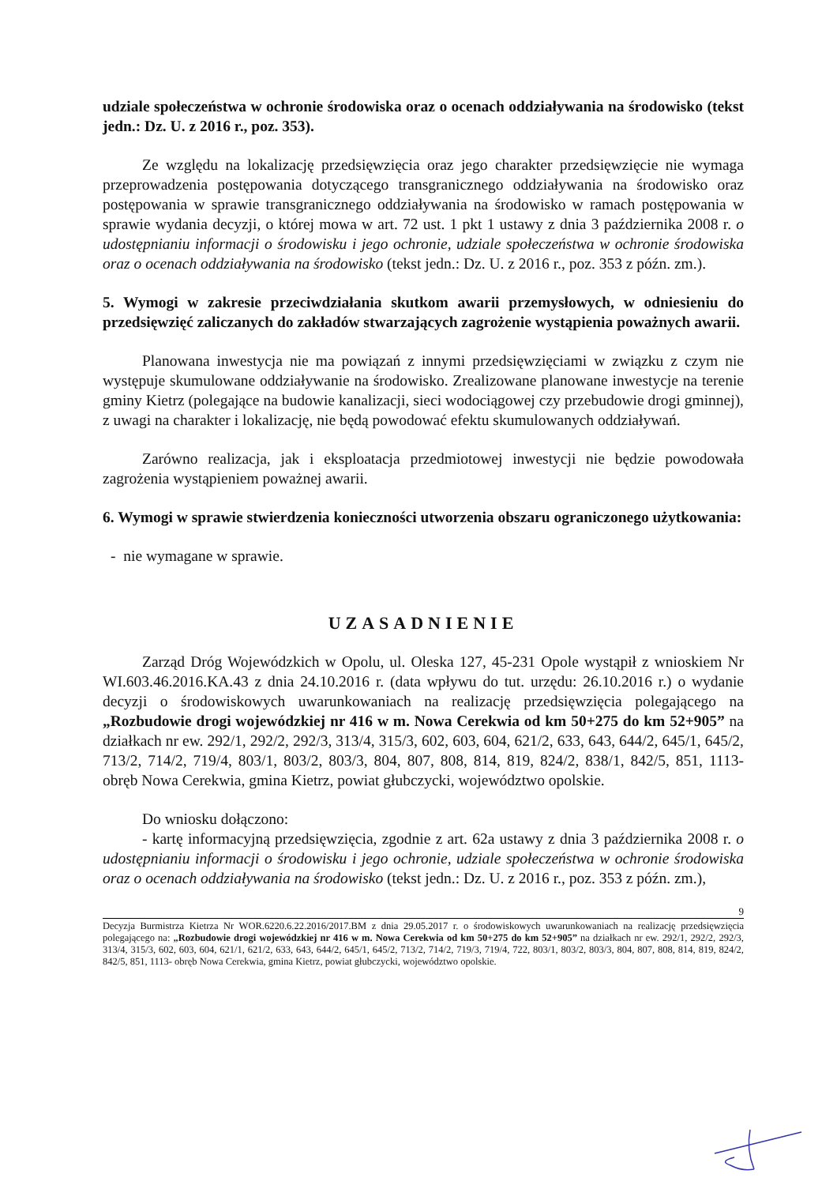udziale społeczeństwa w ochronie środowiska oraz o ocenach oddziaływania na środowisko (tekst jedn.: Dz. U. z 2016 r., poz. 353).
Ze względu na lokalizację przedsięwzięcia oraz jego charakter przedsięwzięcie nie wymaga przeprowadzenia postępowania dotyczącego transgranicznego oddziaływania na środowisko oraz postępowania w sprawie transgranicznego oddziaływania na środowisko w ramach postępowania w sprawie wydania decyzji, o której mowa w art. 72 ust. 1 pkt 1 ustawy z dnia 3 października 2008 r. o udostępnianiu informacji o środowisku i jego ochronie, udziale społeczeństwa w ochronie środowiska oraz o ocenach oddziaływania na środowisko (tekst jedn.: Dz. U. z 2016 r., poz. 353 z późn. zm.).
5. Wymogi w zakresie przeciwdziałania skutkom awarii przemysłowych, w odniesieniu do przedsięwzięć zaliczanych do zakładów stwarzających zagrożenie wystąpienia poważnych awarii.
Planowana inwestycja nie ma powiązań z innymi przedsięwzięciami w związku z czym nie występuje skumulowane oddziaływanie na środowisko. Zrealizowane planowane inwestycje na terenie gminy Kietrz (polegające na budowie kanalizacji, sieci wodociągowej czy przebudowie drogi gminnej), z uwagi na charakter i lokalizację, nie będą powodować efektu skumulowanych oddziaływań.
Zarówno realizacja, jak i eksploatacja przedmiotowej inwestycji nie będzie powodowała zagrożenia wystąpieniem poważnej awarii.
6. Wymogi w sprawie stwierdzenia konieczności utworzenia obszaru ograniczonego użytkowania:
- nie wymagane w sprawie.
UZASADNIENIE
Zarząd Dróg Wojewódzkich w Opolu, ul. Oleska 127, 45-231 Opole wystąpił z wnioskiem Nr WI.603.46.2016.KA.43 z dnia 24.10.2016 r. (data wpływu do tut. urzędu: 26.10.2016 r.) o wydanie decyzji o środowiskowych uwarunkowaniach na realizację przedsięwzięcia polegającego na „Rozbudowie drogi wojewódzkiej nr 416 w m. Nowa Cerekwia od km 50+275 do km 52+905” na działkach nr ew. 292/1, 292/2, 292/3, 313/4, 315/3, 602, 603, 604, 621/2, 633, 643, 644/2, 645/1, 645/2, 713/2, 714/2, 719/4, 803/1, 803/2, 803/3, 804, 807, 808, 814, 819, 824/2, 838/1, 842/5, 851, 1113- obręb Nowa Cerekwia, gmina Kietrz, powiat głubczycki, województwo opolskie.
Do wniosku dołączono:
- kartę informacyjną przedsięwzięcia, zgodnie z art. 62a ustawy z dnia 3 października 2008 r. o udostępnianiu informacji o środowisku i jego ochronie, udziale społeczeństwa w ochronie środowiska oraz o ocenach oddziaływania na środowisko (tekst jedn.: Dz. U. z 2016 r., poz. 353 z późn. zm.),
9
Decyzja Burmistrza Kietrza Nr WOR.6220.6.22.2016/2017.BM z dnia 29.05.2017 r. o środowiskowych uwarunkowaniach na realizację przedsięwzięcia polegającego na: „Rozbudowie drogi wojewódzkiej nr 416 w m. Nowa Cerekwia od km 50+275 do km 52+905” na działkach nr ew. 292/1, 292/2, 292/3, 313/4, 315/3, 602, 603, 604, 621/1, 621/2, 633, 643, 644/2, 645/1, 645/2, 713/2, 714/2, 719/3, 719/4, 722, 803/1, 803/2, 803/3, 804, 807, 808, 814, 819, 824/2, 842/5, 851, 1113- obręb Nowa Cerekwia, gmina Kietrz, powiat głubczycki, województwo opolskie.